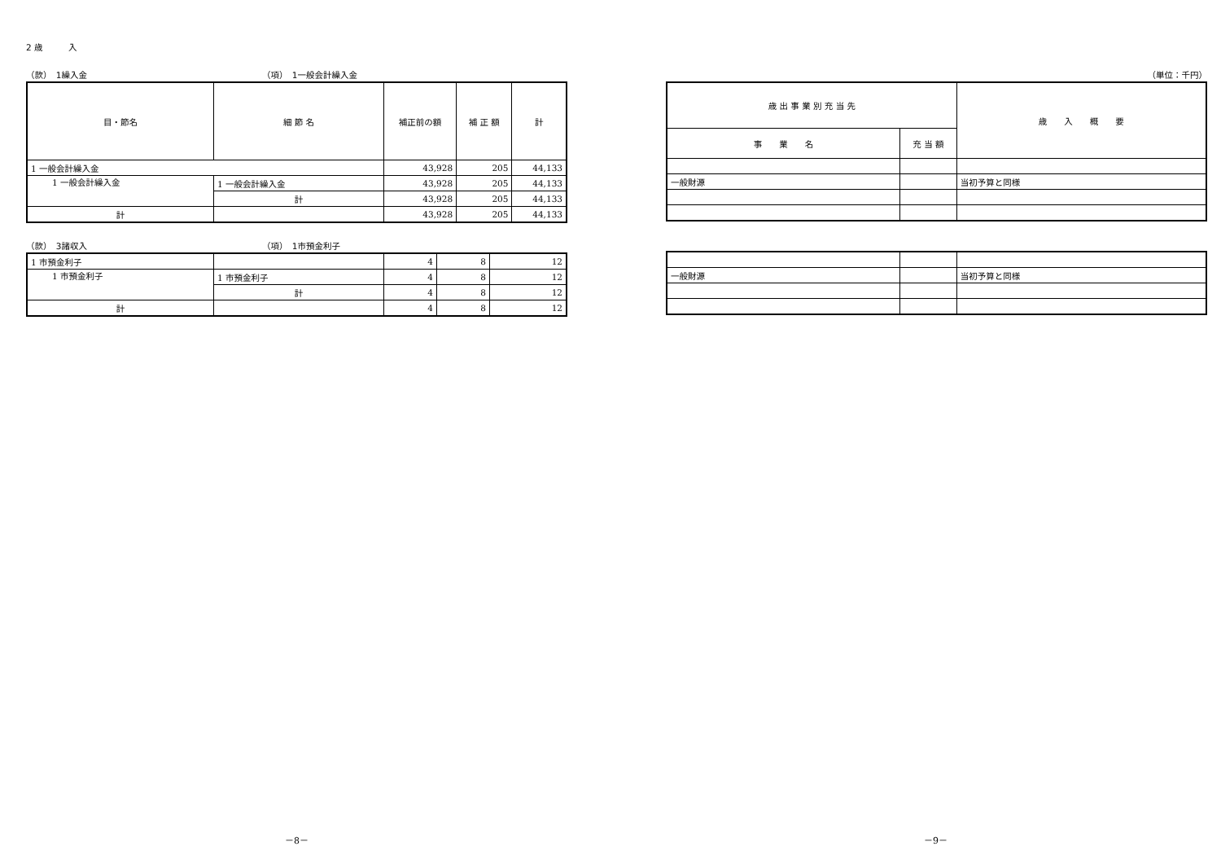2 歳　　　入
（款）　1繰入金 （項）　1一般会計繰入金
| 目・節名 | 細 節 名 | 補正前の額 | 補 正 額 | 計 |
| --- | --- | --- | --- | --- |
| 1 一般会計繰入金 | | 43,928 | 205 | 44,133 |
| 1 一般会計繰入金 | 1 一般会計繰入金 | 43,928 | 205 | 44,133 |
| | 計 | 43,928 | 205 | 44,133 |
| 計 | | 43,928 | 205 | 44,133 |
（款）　3諸収入 （項）　1市預金利子
| 1 市預金利子 | | 4 | 8 | 12 |
| 1 市預金利子 | 1 市預金利子 | 4 | 8 | 12 |
| | 計 | 4 | 8 | 12 |
| 計 | | 4 | 8 | 12 |
（単位：千円）
| 歳 出 事 業 別 充 当 先 | | 歳 入 概 要 |
| --- | --- | --- |
| 事 業 名 | 充 当 額 | |
| 一般財源 | | 当初予算と同様 |
| 一般財源 | | 当初予算と同様 |
－8－ －9－